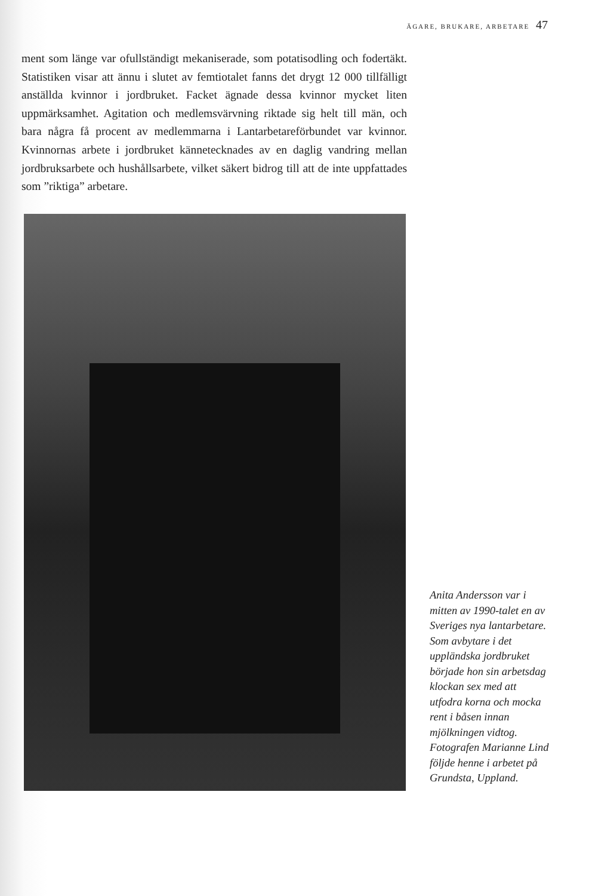ÄGARE, BRUKARE, ARBETARE 47
ment som länge var ofullständigt mekaniserade, som potatisodling och fodertäkt. Statistiken visar att ännu i slutet av femtiotalet fanns det drygt 12 000 tillfälligt anställda kvinnor i jordbruket. Facket ägnade dessa kvinnor mycket liten uppmärksamhet. Agitation och medlemsvärvning riktade sig helt till män, och bara några få procent av medlemmarna i Lantarbetareförbundet var kvinnor. Kvinnornas arbete i jordbruket kännetecknades av en daglig vandring mellan jordbruksarbete och hushållsarbete, vilket säkert bidrog till att de inte uppfattades som ”riktiga” arbetare.
Anita Andersson var i mitten av 1990-talet en av Sveriges nya lantarbetare. Som avbytare i det uppländska jordbruket började hon sin arbetsdag klockan sex med att utfodra korna och mocka rent i båsen innan mjölkningen vidtog. Fotografen Marianne Lind följde henne i arbetet på Grundsta, Uppland.